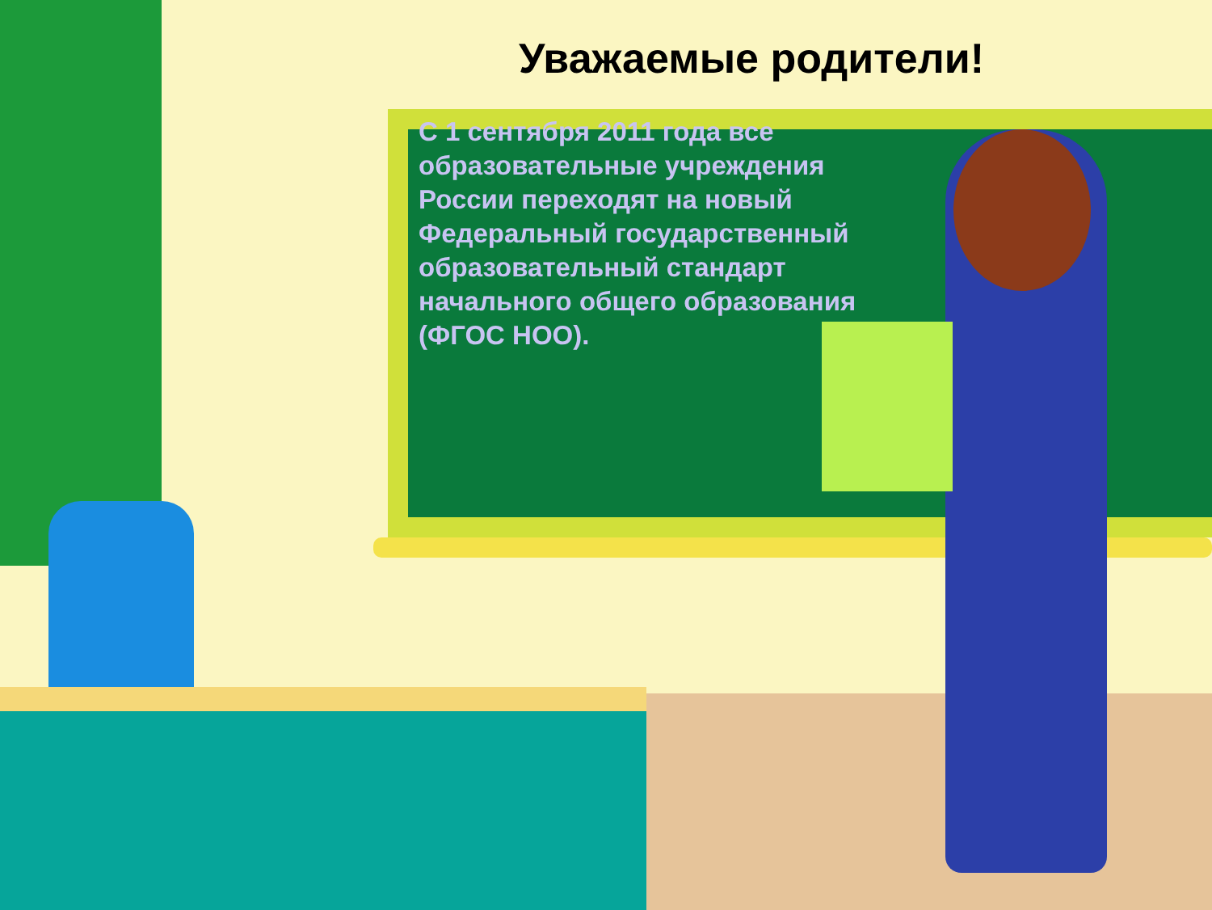Уважаемые родители!
С 1 сентября 2011 года все образовательные учреждения России переходят на новый Федеральный государственный образовательный стандарт начального общего образования (ФГОС НОО).